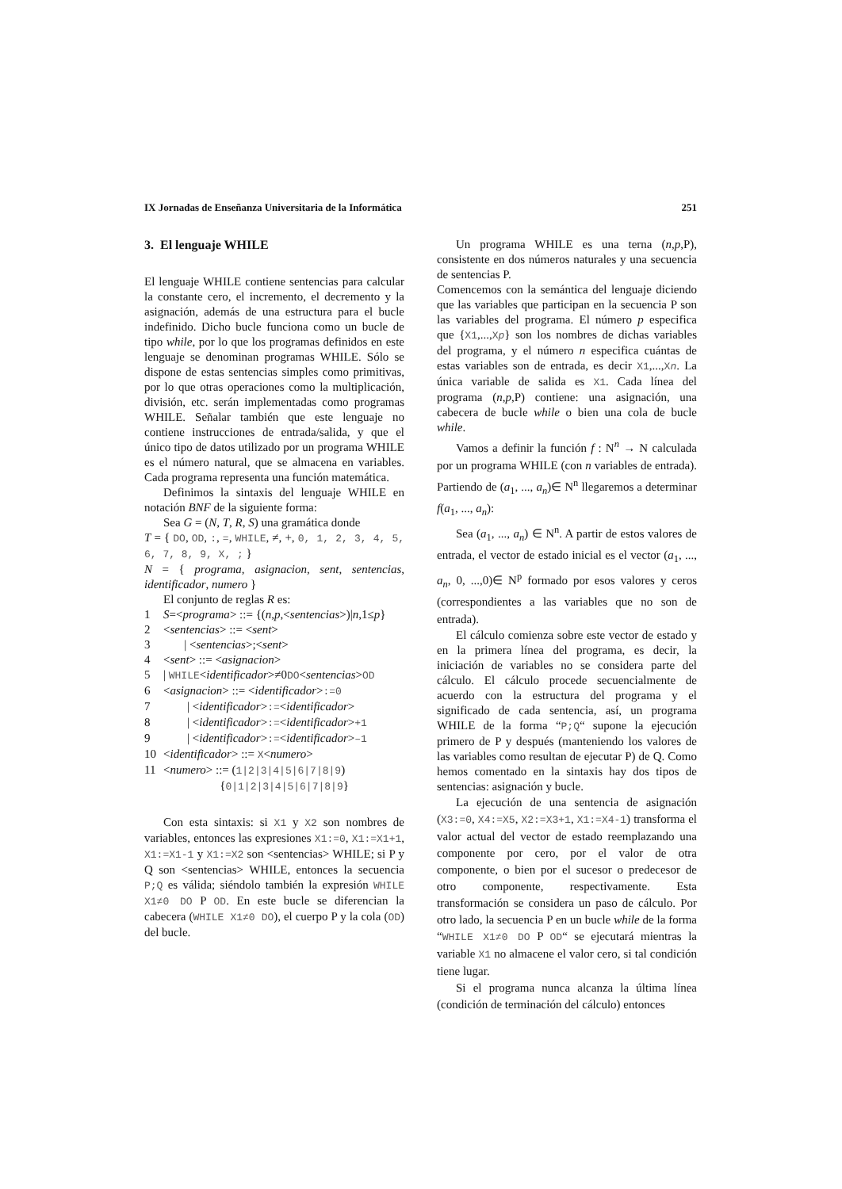IX Jornadas de Enseñanza Universitaria de la Informática 251
3. El lenguaje WHILE
El lenguaje WHILE contiene sentencias para calcular la constante cero, el incremento, el decremento y la asignación, además de una estructura para el bucle indefinido. Dicho bucle funciona como un bucle de tipo while, por lo que los programas definidos en este lenguaje se denominan programas WHILE. Sólo se dispone de estas sentencias simples como primitivas, por lo que otras operaciones como la multiplicación, división, etc. serán implementadas como programas WHILE. Señalar también que este lenguaje no contiene instrucciones de entrada/salida, y que el único tipo de datos utilizado por un programa WHILE es el número natural, que se almacena en variables. Cada programa representa una función matemática.
Definimos la sintaxis del lenguaje WHILE en notación BNF de la siguiente forma:
Sea G = (N, T, R, S) una gramática donde
T = { DO, OD, :, =, WHILE, ≠, +, 0, 1, 2, 3, 4, 5, 6, 7, 8, 9, X, ; }
N = { programa, asignacion, sent, sentencias, identificador, numero }
El conjunto de reglas R es:
1 S=<programa> ::= {(n,p,<sentencias>)|n,1≤p}
2 <sentencias> ::= <sent>
3 | <sentencias>;<sent>
4 <sent> ::= <asignacion>
5 | WHILE<identificador>≠0DO<sentencias>OD
6 <asignacion> ::= <identificador>:=0
7 | <identificador>:=<identificador>
8 | <identificador>:=<identificador>+1
9 | <identificador>:=<identificador>–1
10 <identificador> ::= X<numero>
11 <numero> ::= (1|2|3|4|5|6|7|8|9)
{0|1|2|3|4|5|6|7|8|9}
Con esta sintaxis: si X1 y X2 son nombres de variables, entonces las expresiones X1:=0, X1:=X1+1, X1:=X1-1 y X1:=X2 son <sentencias> WHILE; si P y Q son <sentencias> WHILE, entonces la secuencia P;Q es válida; siéndolo también la expresión WHILE X1≠0 DO P OD. En este bucle se diferencian la cabecera (WHILE X1≠0 DO), el cuerpo P y la cola (OD) del bucle.
Un programa WHILE es una terna (n,p,P), consistente en dos números naturales y una secuencia de sentencias P.
Comencemos con la semántica del lenguaje diciendo que las variables que participan en la secuencia P son las variables del programa. El número p especifica que {X1,...,Xp} son los nombres de dichas variables del programa, y el número n especifica cuántas de estas variables son de entrada, es decir X1,...,Xn. La única variable de salida es X1. Cada línea del programa (n,p,P) contiene: una asignación, una cabecera de bucle while o bien una cola de bucle while.
Vamos a definir la función f : N<sup>n</sup> → N calculada por un programa WHILE (con n variables de entrada). Partiendo de (a<sub>1</sub>, ..., a<sub>n</sub>)∈ N<sup>n</sup> llegaremos a determinar f(a<sub>1</sub>, ..., a<sub>n</sub>):
Sea (a<sub>1</sub>, ..., a<sub>n</sub>) ∈ N<sup>n</sup>. A partir de estos valores de entrada, el vector de estado inicial es el vector (a<sub>1</sub>, ..., a<sub>n</sub>, 0, ...,0)∈ N<sup>p</sup> formado por esos valores y ceros (correspondientes a las variables que no son de entrada).
El cálculo comienza sobre este vector de estado y en la primera línea del programa, es decir, la iniciación de variables no se considera parte del cálculo. El cálculo procede secuencialmente de acuerdo con la estructura del programa y el significado de cada sentencia, así, un programa WHILE de la forma “P;Q“ supone la ejecución primero de P y después (manteniendo los valores de las variables como resultan de ejecutar P) de Q. Como hemos comentado en la sintaxis hay dos tipos de sentencias: asignación y bucle.
La ejecución de una sentencia de asignación (X3:=0, X4:=X5, X2:=X3+1, X1:=X4-1) transforma el valor actual del vector de estado reemplazando una componente por cero, por el valor de otra componente, o bien por el sucesor o predecesor de otro componente, respectivamente. Esta transformación se considera un paso de cálculo. Por otro lado, la secuencia P en un bucle while de la forma “WHILE X1≠0 DO P OD“ se ejecutará mientras la variable X1 no almacene el valor cero, si tal condición tiene lugar.
Si el programa nunca alcanza la última línea (condición de terminación del cálculo) entonces